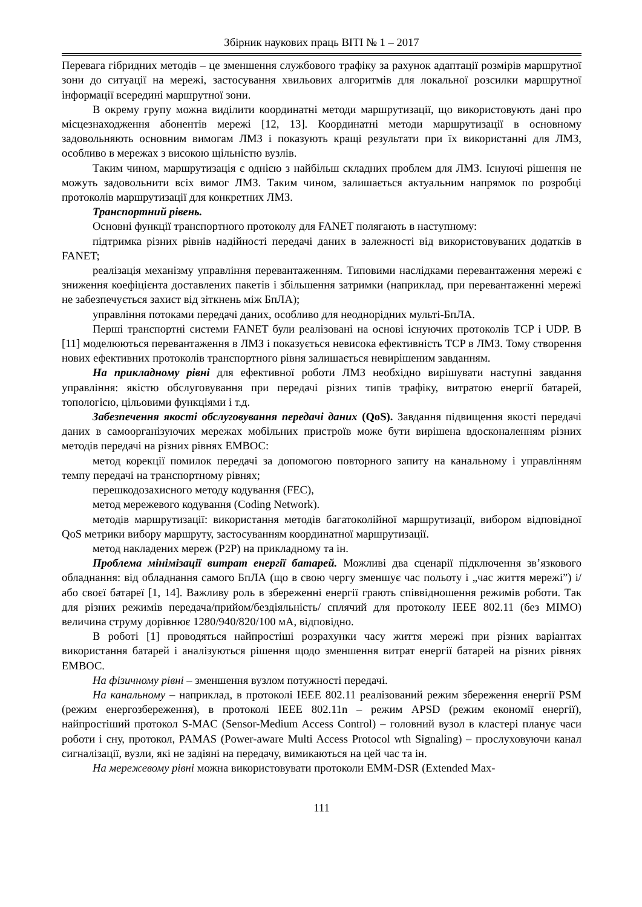Збірник наукових праць ВІТІ № 1 – 2017
Перевага гібридних методів – це зменшення службового трафіку за рахунок адаптації розмірів маршрутної зони до ситуації на мережі, застосування хвильових алгоритмів для локальної розсилки маршрутної інформації всередині маршрутної зони.
В окрему групу можна виділити координатні методи маршрутизації, що використовують дані про місцезнаходження абонентів мережі [12, 13]. Координатні методи маршрутизації в основному задовольняють основним вимогам ЛМЗ і показують кращі результати при їх використанні для ЛМЗ, особливо в мережах з високою щільністю вузлів.
Таким чином, маршрутизація є однією з найбільш складних проблем для ЛМЗ. Існуючі рішення не можуть задовольнити всіх вимог ЛМЗ. Таким чином, залишається актуальним напрямок по розробці протоколів маршрутизації для конкретних ЛМЗ.
Транспортний рівень.
Основні функції транспортного протоколу для FANET полягають в наступному:
підтримка різних рівнів надійності передачі даних в залежності від використовуваних додатків в FANET;
реалізація механізму управління перевантаженням. Типовими наслідками перевантаження мережі є зниження коефіцієнта доставлених пакетів і збільшення затримки (наприклад, при перевантаженні мережі не забезпечується захист від зіткнень між БпЛА);
управління потоками передачі даних, особливо для неоднорідних мульті-БпЛА.
Перші транспортні системи FANET були реалізовані на основі існуючих протоколів TCP і UDP. В [11] моделюються перевантаження в ЛМЗ і показується невисока ефективність TCP в ЛМЗ. Тому створення нових ефективних протоколів транспортного рівня залишається невирішеним завданням.
На прикладному рівні для ефективної роботи ЛМЗ необхідно вирішувати наступні завдання управління: якістю обслуговування при передачі різних типів трафіку, витратою енергії батарей, топологією, цільовими функціями і т.д.
Забезпечення якості обслуговування передачі даних (QoS). Завдання підвищення якості передачі даних в самоорганізуючих мережах мобільних пристроїв може бути вирішена вдосконаленням різних методів передачі на різних рівнях ЕМВОС:
метод корекції помилок передачі за допомогою повторного запиту на канальному і управлінням темпу передачі на транспортному рівнях;
перешкодозахисного методу кодування (FEC),
метод мережевого кодування (Coding Network).
методів маршрутизації: використання методів багатоколійної маршрутизації, вибором відповідної QoS метрики вибору маршруту, застосуванням координатної маршрутизації.
метод накладених мереж (P2P) на прикладному та ін.
Проблема мінімізації витрат енергії батарей. Можливі два сценарії підключення зв’язкового обладнання: від обладнання самого БпЛА (що в свою чергу зменшує час польоту і „час життя мережі”) і/або своєї батареї [1, 14]. Важливу роль в збереженні енергії грають співвідношення режимів роботи. Так для різних режимів передача/прийом/бездіяльність/ сплячий для протоколу IEEE 802.11 (без MIMO) величина струму дорівнює 1280/940/820/100 мА, відповідно.
В роботі [1] проводяться найпростіші розрахунки часу життя мережі при різних варіантах використання батарей і аналізуються рішення щодо зменшення витрат енергії батарей на різних рівнях ЕМВОС.
На фізичному рівні – зменшення вузлом потужності передачі.
На канальному – наприклад, в протоколі IEEE 802.11 реалізований режим збереження енергії PSM (режим енергозбереження), в протоколі IEEE 802.11n – режим APSD (режим економії енергії), найпростіший протокол S-MAC (Sensor-Medium Access Control) – головний вузол в кластері планує часи роботи і сну, протокол, PAMAS (Power-aware Multi Access Protocol wth Signaling) – прослуховуючи канал сигналізації, вузли, які не задіяні на передачу, вимикаються на цей час та ін.
На мережевому рівні можна використовувати протоколи EMM-DSR (Extended Max-
111